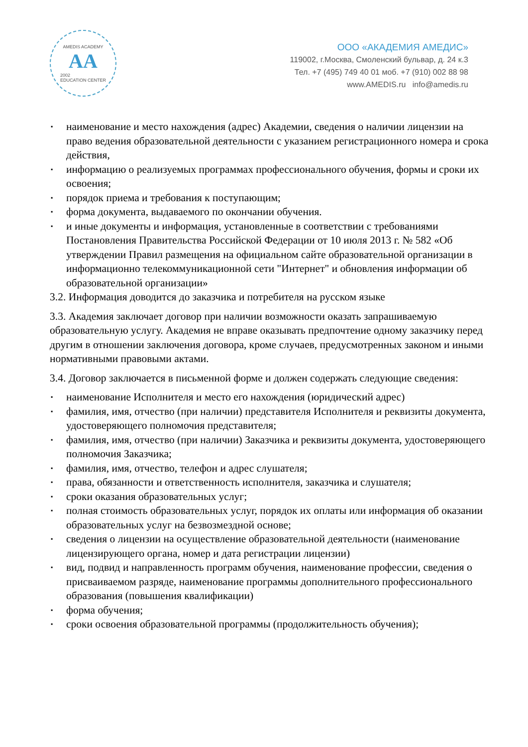AMEDIS ACADEMY
AA
2002
EDUCATION CENTER
ООО «АКАДЕМИЯ АМЕДИС»
119002, г.Москва, Смоленский бульвар, д. 24 к.3
Тел. +7 (495) 749 40 01 моб. +7 (910) 002 88 98
www.AMEDIS.ru info@amedis.ru
▪ наименование и место нахождения (адрес) Академии, сведения о наличии лицензии на право ведения образовательной деятельности с указанием регистрационного номера и срока действия,
▪ информацию о реализуемых программах профессионального обучения, формы и сроки их освоения;
▪ порядок приема и требования к поступающим;
▪ форма документа, выдаваемого по окончании обучения.
▪ и иные документы и информация, установленные в соответствии с требованиями Постановления Правительства Российской Федерации от 10 июля 2013 г. № 582 «Об утверждении Правил размещения на официальном сайте образовательной организации в информационно телекоммуникационной сети "Интернет" и обновления информации об образовательной организации»
3.2. Информация доводится до заказчика и потребителя на русском языке
3.3. Академия заключает договор при наличии возможности оказать запрашиваемую образовательную услугу. Академия не вправе оказывать предпочтение одному заказчику перед другим в отношении заключения договора, кроме случаев, предусмотренных законом и иными нормативными правовыми актами.
3.4. Договор заключается в письменной форме и должен содержать следующие сведения:
▪ наименование Исполнителя и место его нахождения (юридический адрес)
▪ фамилия, имя, отчество (при наличии) представителя Исполнителя и реквизиты документа, удостоверяющего полномочия представителя;
▪ фамилия, имя, отчество (при наличии) Заказчика и реквизиты документа, удостоверяющего полномочия Заказчика;
▪ фамилия, имя, отчество, телефон и адрес слушателя;
▪ права, обязанности и ответственность исполнителя, заказчика и слушателя;
▪ сроки оказания образовательных услуг;
▪ полная стоимость образовательных услуг, порядок их оплаты или информация об оказании образовательных услуг на безвозмездной основе;
▪ сведения о лицензии на осуществление образовательной деятельности (наименование лицензирующего органа, номер и дата регистрации лицензии)
▪ вид, подвид и направленность программ обучения, наименование профессии, сведения о присваиваемом разряде, наименование программы дополнительного профессионального образования (повышения квалификации)
▪ форма обучения;
▪ сроки освоения образовательной программы (продолжительность обучения);